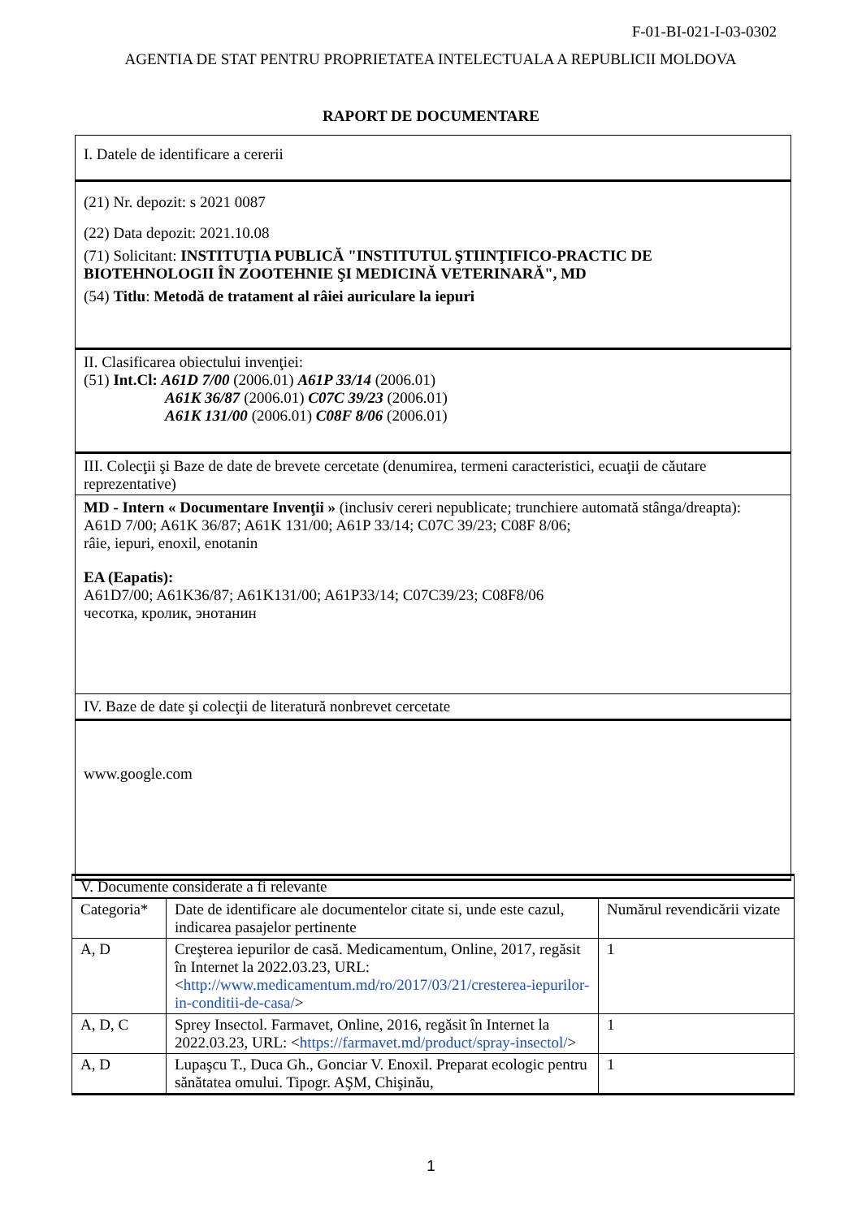F-01-BI-021-I-03-0302
AGENTIA DE STAT PENTRU PROPRIETATEA INTELECTUALA A REPUBLICII MOLDOVA
RAPORT DE DOCUMENTARE
I. Datele de identificare a cererii
(21) Nr. depozit: s 2021 0087
(22) Data depozit: 2021.10.08
(71) Solicitant: INSTITUŢIA PUBLICĂ "INSTITUTUL ŞTIINŢIFICO-PRACTIC DE BIOTEHNOLOGII ÎN ZOOTEHNIE ŞI MEDICINĂ VETERINARĂ", MD
(54) Titlu: Metodă de tratament al râiei auriculare la iepuri
II. Clasificarea obiectului invenţiei:
(51) Int.Cl: A61D 7/00 (2006.01) A61P 33/14 (2006.01)
A61K 36/87 (2006.01) C07C 39/23 (2006.01)
A61K 131/00 (2006.01) C08F 8/06 (2006.01)
III. Colecţii şi Baze de date de brevete cercetate (denumirea, termeni caracteristici, ecuaţii de căutare reprezentative)
MD - Intern « Documentare Invenţii » (inclusiv cereri nepublicate; trunchiere automată stânga/dreapta):
A61D 7/00; A61K 36/87; A61K 131/00; A61P 33/14; C07C 39/23; C08F 8/06;
râie, iepuri, enoxil, enotanin
EA (Eapatis):
A61D7/00; A61K36/87; A61K131/00; A61P33/14; C07C39/23; C08F8/06
чесотка, кролик, энотанин
IV. Baze de date şi colecţii de literatură nonbrevet cercetate
www.google.com
| V. Documente considerate a fi relevante | | |
| Categoria* | Date de identificare ale documentelor citate si, unde este cazul, indicarea pasajelor pertinente | Numărul revendicării vizate |
| A, D | Creşterea iepurilor de casă. Medicamentum, Online, 2017, regăsit în Internet la 2022.03.23, URL: < http://www.medicamentum.md/ro/2017/03/21/cresterea-iepurilor-in-conditii-de-casa/ > | 1 |
| A, D, C | Sprey Insectol. Farmavet, Online, 2016, regăsit în Internet la 2022.03.23, URL: < https://farmavet.md/product/spray-insectol/ > | 1 |
| A, D | Lupaşcu T., Duca Gh., Gonciar V. Enoxil. Preparat ecologic pentru sănătatea omului. Tipogr. AŞM, Chişinău, | 1 |
1